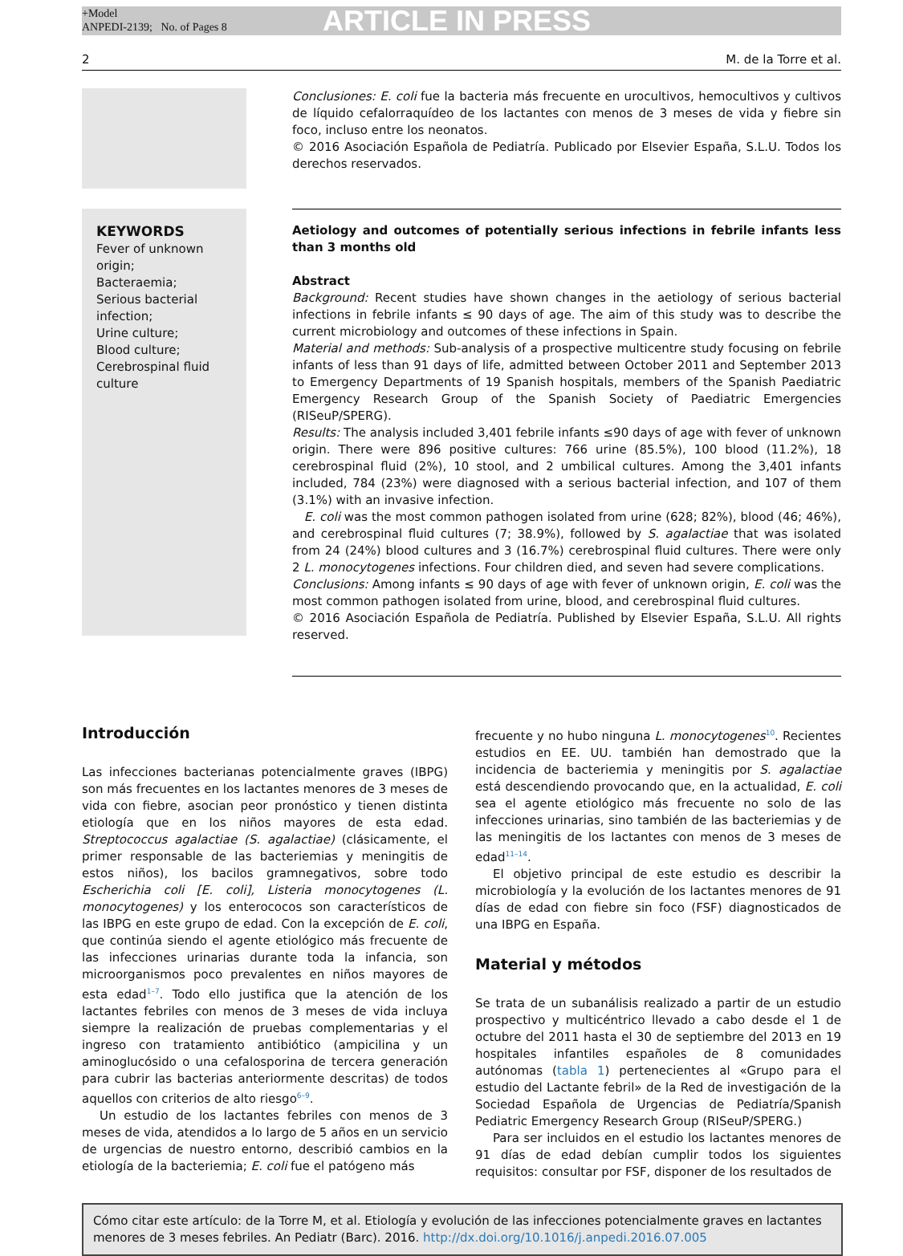+Model
ANPEDI-2139; No. of Pages 8
ARTICLE IN PRESS
2 M. de la Torre et al.
Conclusiones: E. coli fue la bacteria más frecuente en urocultivos, hemocultivos y cultivos de líquido cefalorraquídeo de los lactantes con menos de 3 meses de vida y fiebre sin foco, incluso entre los neonatos.
© 2016 Asociación Española de Pediatría. Publicado por Elsevier España, S.L.U. Todos los derechos reservados.
KEYWORDS
Fever of unknown origin;
Bacteraemia;
Serious bacterial infection;
Urine culture;
Blood culture;
Cerebrospinal fluid culture
Aetiology and outcomes of potentially serious infections in febrile infants less than 3 months old
Abstract
Background: Recent studies have shown changes in the aetiology of serious bacterial infections in febrile infants ≤ 90 days of age. The aim of this study was to describe the current microbiology and outcomes of these infections in Spain.
Material and methods: Sub-analysis of a prospective multicentre study focusing on febrile infants of less than 91 days of life, admitted between October 2011 and September 2013 to Emergency Departments of 19 Spanish hospitals, members of the Spanish Paediatric Emergency Research Group of the Spanish Society of Paediatric Emergencies (RISeuP/SPERG).
Results: The analysis included 3,401 febrile infants ≤90 days of age with fever of unknown origin. There were 896 positive cultures: 766 urine (85.5%), 100 blood (11.2%), 18 cerebrospinal fluid (2%), 10 stool, and 2 umbilical cultures. Among the 3,401 infants included, 784 (23%) were diagnosed with a serious bacterial infection, and 107 of them (3.1%) with an invasive infection.
E. coli was the most common pathogen isolated from urine (628; 82%), blood (46; 46%), and cerebrospinal fluid cultures (7; 38.9%), followed by S. agalactiae that was isolated from 24 (24%) blood cultures and 3 (16.7%) cerebrospinal fluid cultures. There were only 2 L. monocytogenes infections. Four children died, and seven had severe complications.
Conclusions: Among infants ≤ 90 days of age with fever of unknown origin, E. coli was the most common pathogen isolated from urine, blood, and cerebrospinal fluid cultures.
© 2016 Asociación Española de Pediatría. Published by Elsevier España, S.L.U. All rights reserved.
Introducción
Las infecciones bacterianas potencialmente graves (IBPG) son más frecuentes en los lactantes menores de 3 meses de vida con fiebre, asocian peor pronóstico y tienen distinta etiología que en los niños mayores de esta edad. Streptococcus agalactiae (S. agalactiae) (clásicamente, el primer responsable de las bacteriemias y meningitis de estos niños), los bacilos gramnegativos, sobre todo Escherichia coli [E. coli], Listeria monocytogenes (L. monocytogenes) y los enterococos son característicos de las IBPG en este grupo de edad. Con la excepción de E. coli, que continúa siendo el agente etiológico más frecuente de las infecciones urinarias durante toda la infancia, son microorganismos poco prevalentes en niños mayores de esta edad<sup>1–7</sup>. Todo ello justifica que la atención de los lactantes febriles con menos de 3 meses de vida incluya siempre la realización de pruebas complementarias y el ingreso con tratamiento antibiótico (ampicilina y un aminoglucósido o una cefalosporina de tercera generación para cubrir las bacterias anteriormente descritas) de todos aquellos con criterios de alto riesgo<sup>6–9</sup>.
Un estudio de los lactantes febriles con menos de 3 meses de vida, atendidos a lo largo de 5 años en un servicio de urgencias de nuestro entorno, describió cambios en la etiología de la bacteriemia; E. coli fue el patógeno más
frecuente y no hubo ninguna L. monocytogenes<sup>10</sup>. Recientes estudios en EE. UU. también han demostrado que la incidencia de bacteriemia y meningitis por S. agalactiae está descendiendo provocando que, en la actualidad, E. coli sea el agente etiológico más frecuente no solo de las infecciones urinarias, sino también de las bacteriemias y de las meningitis de los lactantes con menos de 3 meses de edad<sup>11–14</sup>.
El objetivo principal de este estudio es describir la microbiología y la evolución de los lactantes menores de 91 días de edad con fiebre sin foco (FSF) diagnosticados de una IBPG en España.
Material y métodos
Se trata de un subanálisis realizado a partir de un estudio prospectivo y multicéntrico llevado a cabo desde el 1 de octubre del 2011 hasta el 30 de septiembre del 2013 en 19 hospitales infantiles españoles de 8 comunidades autónomas (tabla 1) pertenecientes al «Grupo para el estudio del Lactante febril» de la Red de investigación de la Sociedad Española de Urgencias de Pediatría/Spanish Pediatric Emergency Research Group (RISeuP/SPERG.)
Para ser incluidos en el estudio los lactantes menores de 91 días de edad debían cumplir todos los siguientes requisitos: consultar por FSF, disponer de los resultados de
Cómo citar este artículo: de la Torre M, et al. Etiología y evolución de las infecciones potencialmente graves en lactantes menores de 3 meses febriles. An Pediatr (Barc). 2016. http://dx.doi.org/10.1016/j.anpedi.2016.07.005